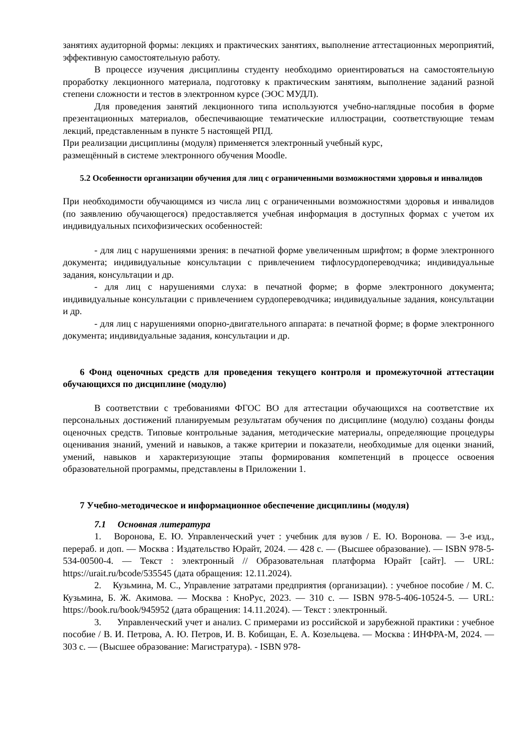занятиях аудиторной формы: лекциях и практических занятиях, выполнение аттестационных мероприятий, эффективную самостоятельную работу.
В процессе изучения дисциплины студенту необходимо ориентироваться на самостоятельную проработку лекционного материала, подготовку к практическим занятиям, выполнение заданий разной степени сложности и тестов в электронном курсе (ЭОС МУДЛ).
Для проведения занятий лекционного типа используются учебно-наглядные пособия в форме презентационных материалов, обеспечивающие тематические иллюстрации, соответствующие темам лекций, представленным в пункте 5 настоящей РПД.
При реализации дисциплины (модуля) применяется электронный учебный курс,
размещённый в системе электронного обучения Moodle.
5.2 Особенности организации обучения для лиц с ограниченными возможностями здоровья и инвалидов
При необходимости обучающимся из числа лиц с ограниченными возможностями здоровья и инвалидов (по заявлению обучающегося) предоставляется учебная информация в доступных формах с учетом их индивидуальных психофизических особенностей:
- для лиц с нарушениями зрения: в печатной форме увеличенным шрифтом; в форме электронного документа; индивидуальные консультации с привлечением тифлосурдопереводчика; индивидуальные задания, консультации и др.
- для лиц с нарушениями слуха: в печатной форме; в форме электронного документа; индивидуальные консультации с привлечением сурдопереводчика; индивидуальные задания, консультации и др.
- для лиц с нарушениями опорно-двигательного аппарата: в печатной форме; в форме электронного документа; индивидуальные задания, консультации и др.
6 Фонд оценочных средств для проведения текущего контроля и промежуточной аттестации обучающихся по дисциплине (модулю)
В соответствии с требованиями ФГОС ВО для аттестации обучающихся на соответствие их персональных достижений планируемым результатам обучения по дисциплине (модулю) созданы фонды оценочных средств. Типовые контрольные задания, методические материалы, определяющие процедуры оценивания знаний, умений и навыков, а также критерии и показатели, необходимые для оценки знаний, умений, навыков и характеризующие этапы формирования компетенций в процессе освоения образовательной программы, представлены в Приложении 1.
7 Учебно-методическое и информационное обеспечение дисциплины (модуля)
7.1 Основная литература
1. Воронова, Е. Ю. Управленческий учет : учебник для вузов / Е. Ю. Воронова. — 3-е изд., перераб. и доп. — Москва : Издательство Юрайт, 2024. — 428 с. — (Высшее образование). — ISBN 978-5-534-00500-4. — Текст : электронный // Образовательная платформа Юрайт [сайт]. — URL: https://urait.ru/bcode/535545 (дата обращения: 12.11.2024).
2. Кузьмина, М. С., Управление затратами предприятия (организации). : учебное пособие / М. С. Кузьмина, Б. Ж. Акимова. — Москва : КноРус, 2023. — 310 с. — ISBN 978-5-406-10524-5. — URL: https://book.ru/book/945952 (дата обращения: 14.11.2024). — Текст : электронный.
3. Управленческий учет и анализ. С примерами из российской и зарубежной практики : учебное пособие / В. И. Петрова, А. Ю. Петров, И. В. Кобищан, Е. А. Козельцева. — Москва : ИНФРА-М, 2024. — 303 с. — (Высшее образование: Магистратура). - ISBN 978-